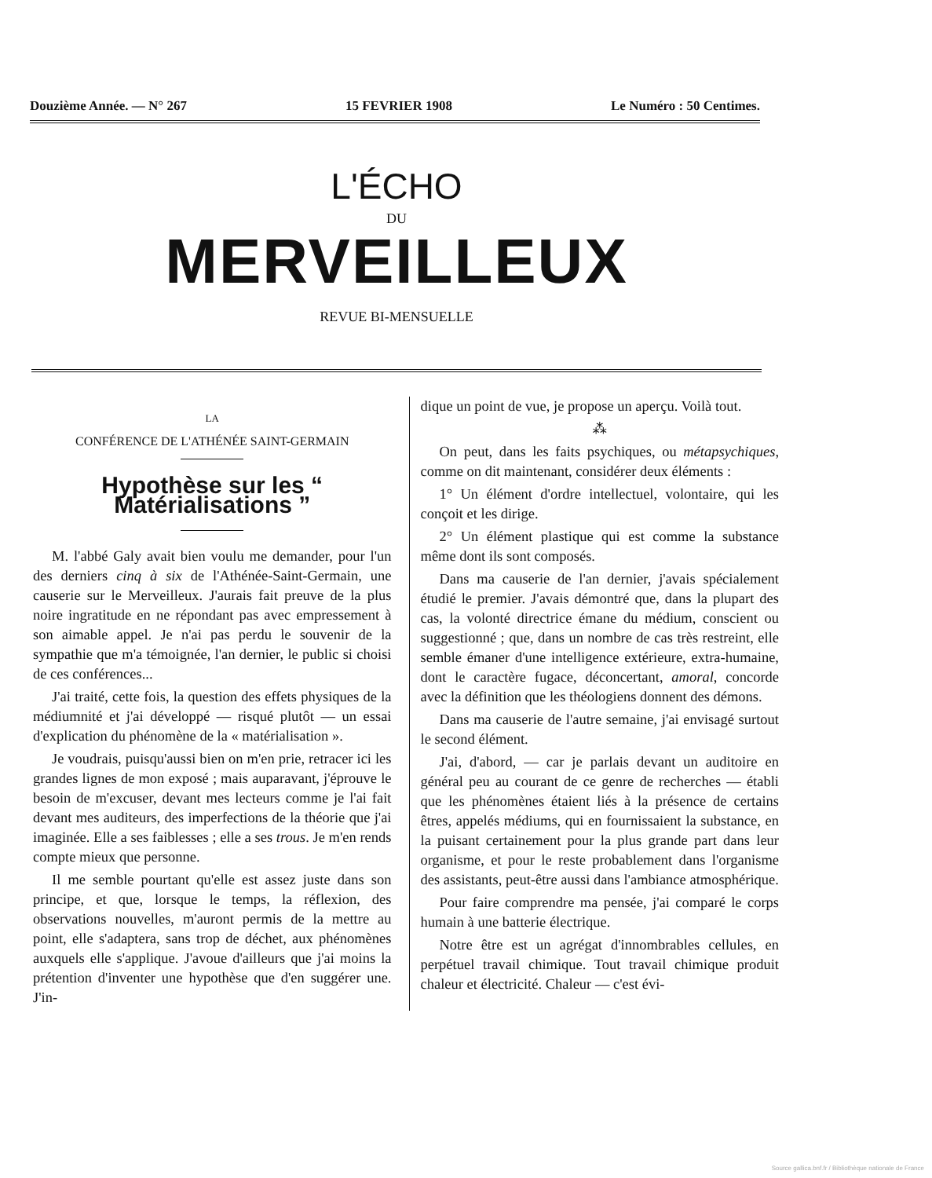Douzième Année. — N° 267 15 FEVRIER 1908 Le Numéro : 50 Centimes.
L'ÉCHO
DU
MERVEILLEUX
REVUE BI-MENSUELLE
LA
CONFÉRENCE DE L'ATHÉNÉE SAINT-GERMAIN
Hypothèse sur les “ Matérialisations ”
M. l'abbé Galy avait bien voulu me demander, pour l'un des derniers cinq à six de l'Athénée-Saint-Germain, une causerie sur le Merveilleux. J'aurais fait preuve de la plus noire ingratitude en ne répondant pas avec empressement à son aimable appel. Je n'ai pas perdu le souvenir de la sympathie que m'a témoignée, l'an dernier, le public si choisi de ces conférences...
J'ai traité, cette fois, la question des effets physiques de la médiumnité et j'ai développé — risqué plutôt — un essai d'explication du phénomène de la « matérialisation ».
Je voudrais, puisqu'aussi bien on m'en prie, retracer ici les grandes lignes de mon exposé ; mais auparavant, j'éprouve le besoin de m'excuser, devant mes lecteurs comme je l'ai fait devant mes auditeurs, des imperfections de la théorie que j'ai imaginée. Elle a ses faiblesses ; elle a ses trous. Je m'en rends compte mieux que personne.
Il me semble pourtant qu'elle est assez juste dans son principe, et que, lorsque le temps, la réflexion, des observations nouvelles, m'auront permis de la mettre au point, elle s'adaptera, sans trop de déchet, aux phénomènes auxquels elle s'applique. J'avoue d'ailleurs que j'ai moins la prétention d'inventer une hypothèse que d'en suggérer une. J'in-
dique un point de vue, je propose un aperçu. Voilà tout.
⁂
On peut, dans les faits psychiques, ou métapsychiques, comme on dit maintenant, considérer deux éléments :
1° Un élément d'ordre intellectuel, volontaire, qui les conçoit et les dirige.
2° Un élément plastique qui est comme la substance même dont ils sont composés.
Dans ma causerie de l'an dernier, j'avais spécialement étudié le premier. J'avais démontré que, dans la plupart des cas, la volonté directrice émane du médium, conscient ou suggestionné ; que, dans un nombre de cas très restreint, elle semble émaner d'une intelligence extérieure, extra-humaine, dont le caractère fugace, déconcertant, amoral, concorde avec la définition que les théologiens donnent des démons.
Dans ma causerie de l'autre semaine, j'ai envisagé surtout le second élément.
J'ai, d'abord, — car je parlais devant un auditoire en général peu au courant de ce genre de recherches — établi que les phénomènes étaient liés à la présence de certains êtres, appelés médiums, qui en fournissaient la substance, en la puisant certainement pour la plus grande part dans leur organisme, et pour le reste probablement dans l'organisme des assistants, peut-être aussi dans l'ambiance atmosphérique.
Pour faire comprendre ma pensée, j'ai comparé le corps humain à une batterie électrique.
Notre être est un agrégat d'innombrables cellules, en perpétuel travail chimique. Tout travail chimique produit chaleur et électricité. Chaleur — c'est évi-
Source gallica.bnf.fr / Bibliothèque nationale de France